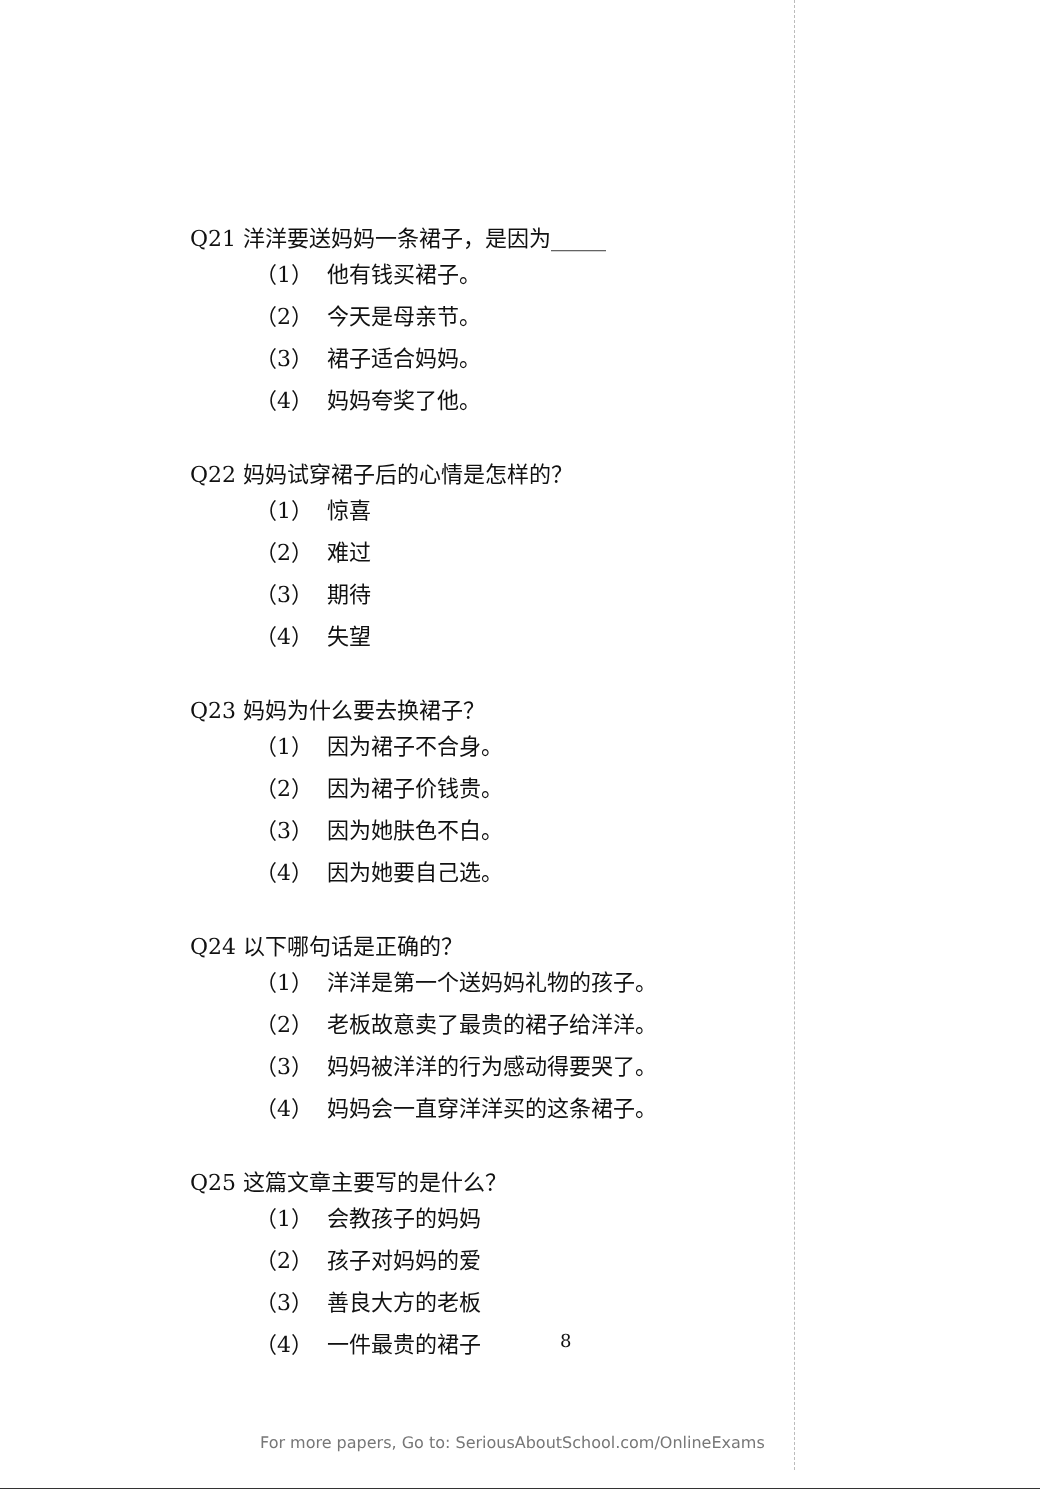Q21 洋洋要送妈妈一条裙子，是因为_____
（1） 他有钱买裙子。
（2） 今天是母亲节。
（3） 裙子适合妈妈。
（4） 妈妈夸奖了他。
Q22 妈妈试穿裙子后的心情是怎样的？
（1） 惊喜
（2） 难过
（3） 期待
（4） 失望
Q23 妈妈为什么要去换裙子？
（1） 因为裙子不合身。
（2） 因为裙子价钱贵。
（3） 因为她肤色不白。
（4） 因为她要自己选。
Q24 以下哪句话是正确的？
（1） 洋洋是第一个送妈妈礼物的孩子。
（2） 老板故意卖了最贵的裙子给洋洋。
（3） 妈妈被洋洋的行为感动得要哭了。
（4） 妈妈会一直穿洋洋买的这条裙子。
Q25 这篇文章主要写的是什么？
（1） 会教孩子的妈妈
（2） 孩子对妈妈的爱
（3） 善良大方的老板
（4） 一件最贵的裙子
8
For more papers, Go to: SeriousAboutSchool.com/OnlineExams